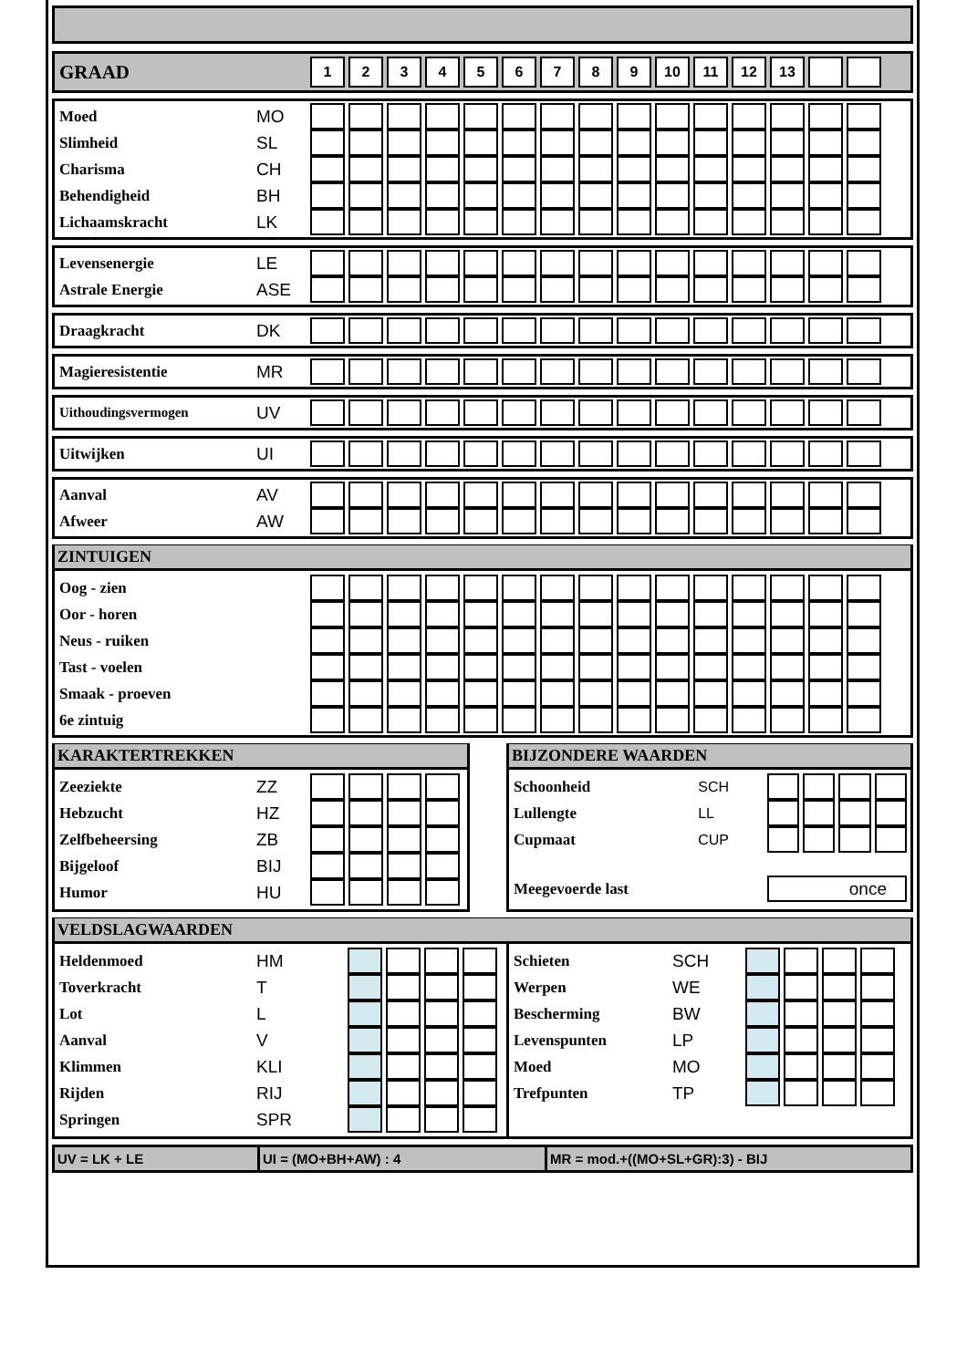| GRAAD | | 1 | 2 | 3 | 4 | 5 | 6 | 7 | 8 | 9 | 10 | 11 | 12 | 13 | | |
| Moed | MO | | | | | | | | | | | | | | | |
| Slimheid | SL | | | | | | | | | | | | | | | |
| Charisma | CH | | | | | | | | | | | | | | | |
| Behendigheid | BH | | | | | | | | | | | | | | | |
| Lichaamskracht | LK | | | | | | | | | | | | | | | |
| Levensenergie | LE | | | | | | | | | | | | | | | |
| Astrale Energie | ASE | | | | | | | | | | | | | | | |
| Draagkracht | DK | | | | | | | | | | | | | | | |
| Magieresistentie | MR | | | | | | | | | | | | | | | |
| Uithoudingsvermogen | UV | | | | | | | | | | | | | | | |
| Uitwijken | UI | | | | | | | | | | | | | | | |
| Aanval | AV | | | | | | | | | | | | | | | |
| Afweer | AW | | | | | | | | | | | | | | | |
ZINTUIGEN
| Oog - zien | | | | | | | | | | | | | | | | |
| Oor - horen | | | | | | | | | | | | | | | | |
| Neus - ruiken | | | | | | | | | | | | | | | | |
| Tast - voelen | | | | | | | | | | | | | | | | |
| Smaak - proeven | | | | | | | | | | | | | | | | |
| 6e zintuig | | | | | | | | | | | | | | | | |
KARAKTERTREKKEN
| Zeeziekte | ZZ | | | | |
| Hebzucht | HZ | | | | |
| Zelfbeheersing | ZB | | | | |
| Bijgeloof | BIJ | | | | |
| Humor | HU | | | | |
BIJZONDERE WAARDEN
| Schoonheid | SCH | | | | |
| Lullengte | LL | | | | |
| Cupmaat | CUP | | | | |
| Meegevoerde last | | once | | | |
VELDSLAGWAARDEN
| Heldenmoed | HM | | | | |
| Toverkracht | T | | | | |
| Lot | L | | | | |
| Aanval | V | | | | |
| Klimmen | KLI | | | | |
| Rijden | RIJ | | | | |
| Springen | SPR | | | | |
| Schieten | SCH | | | | |
| Werpen | WE | | | | |
| Bescherming | BW | | | | |
| Levenspunten | LP | | | | |
| Moed | MO | | | | |
| Trefpunten | TP | | | | |
UV = LK + LE UI = (MO+BH+AW) : 4 MR = mod.+((MO+SL+GR):3) - BIJ